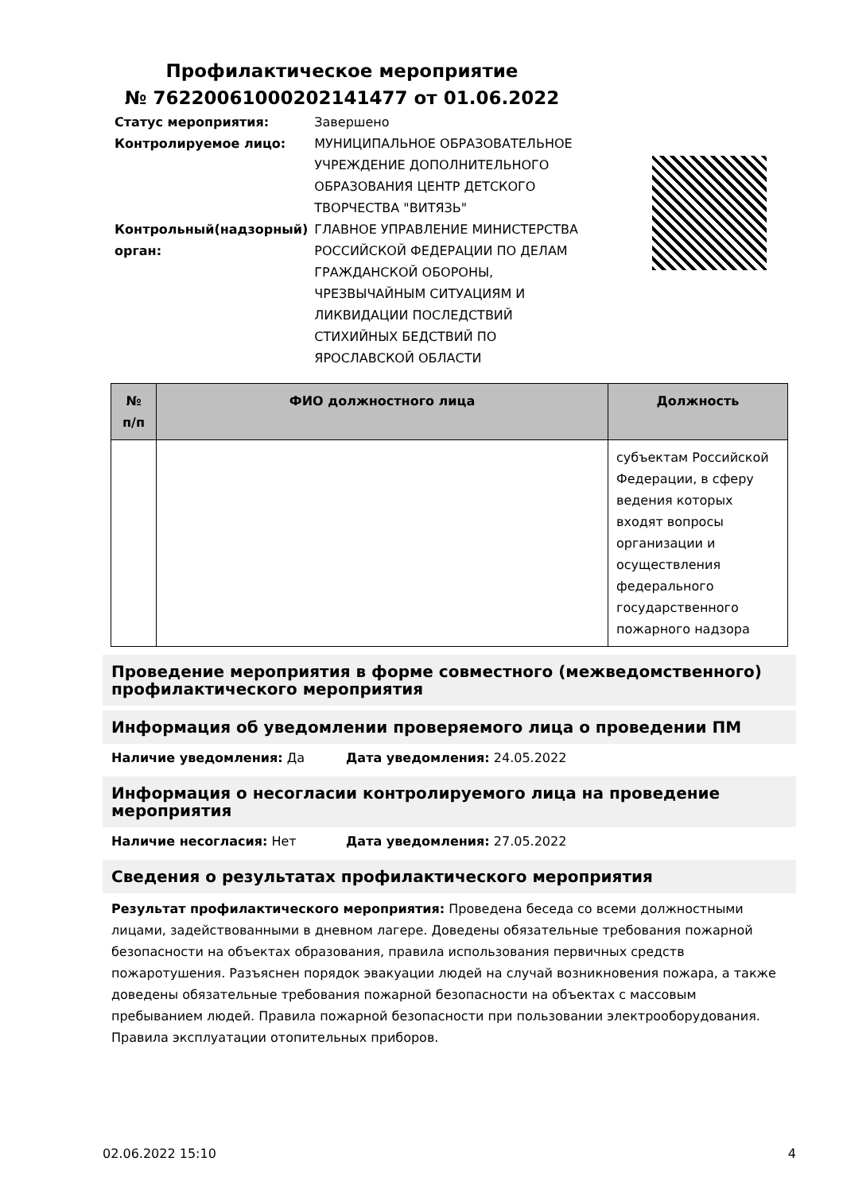Профилактическое мероприятие
№ 76220061000202141477 от 01.06.2022
| Статус мероприятия: | Завершено |
| Контролируемое лицо: | МУНИЦИПАЛЬНОЕ ОБРАЗОВАТЕЛЬНОЕ УЧРЕЖДЕНИЕ ДОПОЛНИТЕЛЬНОГО ОБРАЗОВАНИЯ ЦЕНТР ДЕТСКОГО ТВОРЧЕСТВА "ВИТЯЗЬ" |
| Контрольный(надзорный) орган: | ГЛАВНОЕ УПРАВЛЕНИЕ МИНИСТЕРСТВА РОССИЙСКОЙ ФЕДЕРАЦИИ ПО ДЕЛАМ ГРАЖДАНСКОЙ ОБОРОНЫ, ЧРЕЗВЫЧАЙНЫМ СИТУАЦИЯМ И ЛИКВИДАЦИИ ПОСЛЕДСТВИЙ СТИХИЙНЫХ БЕДСТВИЙ ПО ЯРОСЛАВСКОЙ ОБЛАСТИ |
| № п/п | ФИО должностного лица | Должность |
| --- | --- | --- |
| | | субъектам Российской Федерации, в сферу ведения которых входят вопросы организации и осуществления федерального государственного пожарного надзора |
Проведение мероприятия в форме совместного (межведомственного) профилактического мероприятия
Информация об уведомлении проверяемого лица о проведении ПМ
Наличие уведомления: Да Дата уведомления: 24.05.2022
Информация о несогласии контролируемого лица на проведение мероприятия
Наличие несогласия: Нет Дата уведомления: 27.05.2022
Сведения о результатах профилактического мероприятия
Результат профилактического мероприятия: Проведена беседа со всеми должностными лицами, задействованными в дневном лагере. Доведены обязательные требования пожарной безопасности на объектах образования, правила использования первичных средств пожаротушения. Разъяснен порядок эвакуации людей на случай возникновения пожара, а также доведены обязательные требования пожарной безопасности на объектах с массовым пребыванием людей. Правила пожарной безопасности при пользовании электрооборудования. Правила эксплуатации отопительных приборов.
02.06.2022 15:10 4